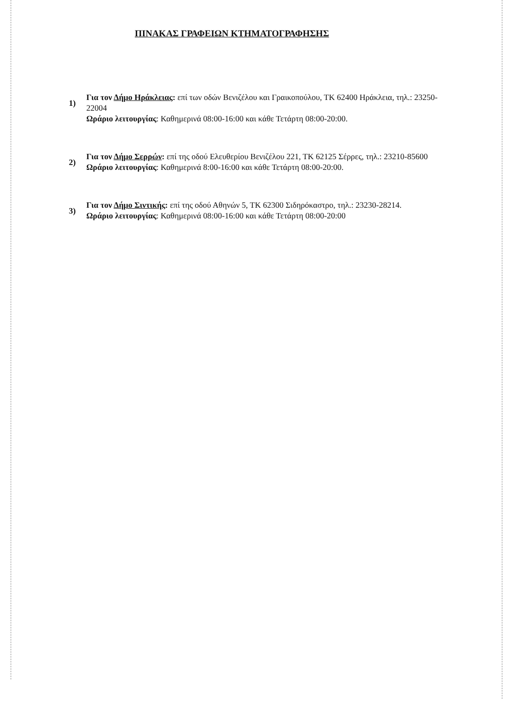ΠΙΝΑΚΑΣ ΓΡΑΦΕΙΩΝ ΚΤΗΜΑΤΟΓΡΑΦΗΣΗΣ
1)
Για τον Δήμο Ηράκλειας: επί των οδών Βενιζέλου και Γραικοπούλου, ΤΚ 62400 Ηράκλεια, τηλ.: 23250-22004
Ωράριο λειτουργίας: Καθημερινά 08:00-16:00 και κάθε Τετάρτη 08:00-20:00.
2)
Για τον Δήμο Σερρών: επί της οδού Ελευθερίου Βενιζέλου 221, ΤΚ 62125 Σέρρες, τηλ.: 23210-85600
Ωράριο λειτουργίας: Καθημερινά 8:00-16:00 και κάθε Τετάρτη 08:00-20:00.
3)
Για τον Δήμο Σιντικής: επί της οδού Αθηνών 5, ΤΚ 62300 Σιδηρόκαστρο, τηλ.: 23230-28214.
Ωράριο λειτουργίας: Καθημερινά 08:00-16:00 και κάθε Τετάρτη 08:00-20:00